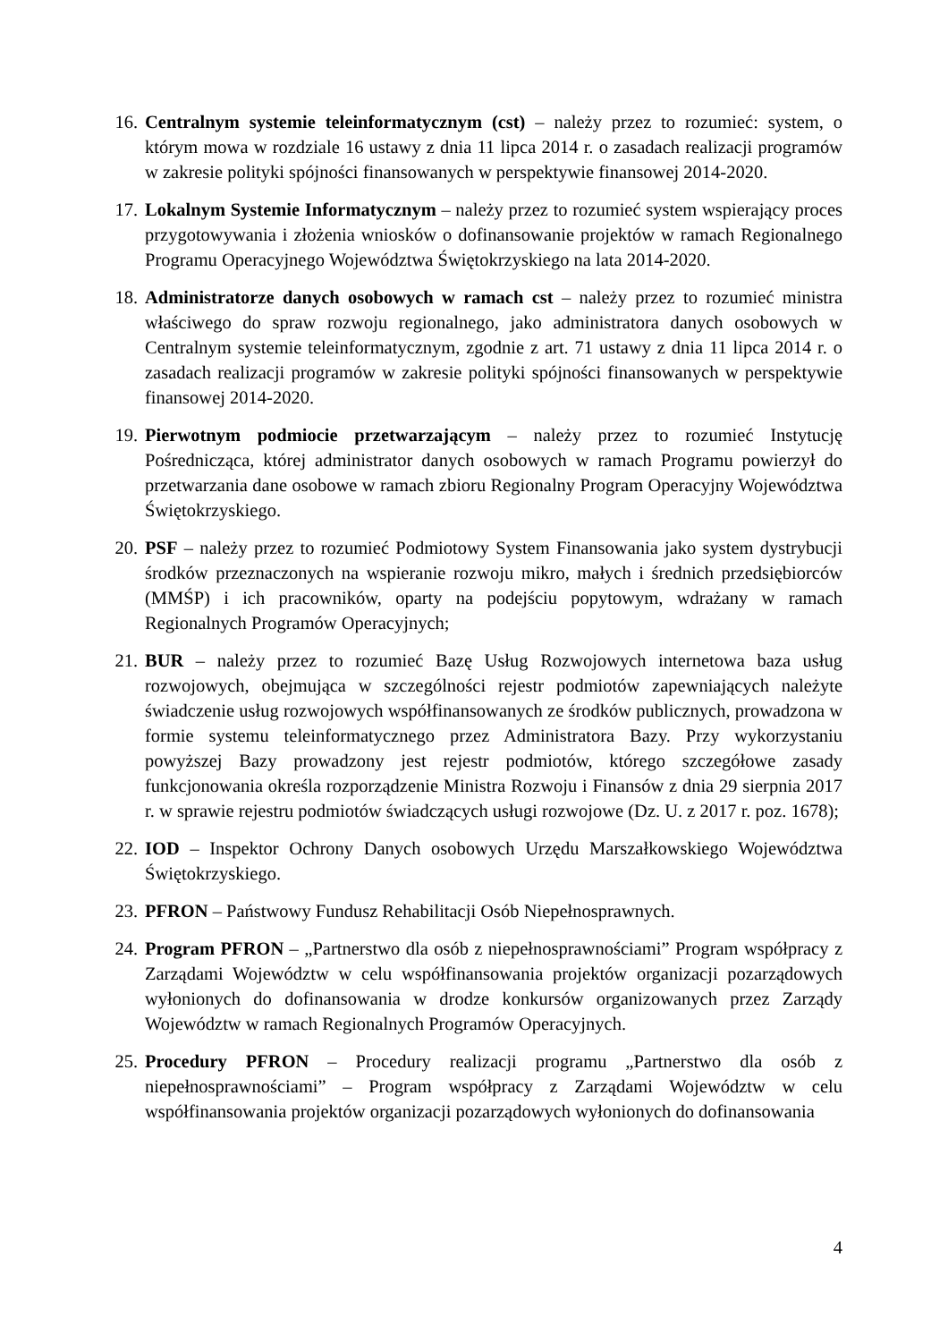16. Centralnym systemie teleinformatycznym (cst) – należy przez to rozumieć: system, o którym mowa w rozdziale 16 ustawy z dnia 11 lipca 2014 r. o zasadach realizacji programów w zakresie polityki spójności finansowanych w perspektywie finansowej 2014-2020.
17. Lokalnym Systemie Informatycznym – należy przez to rozumieć system wspierający proces przygotowywania i złożenia wniosków o dofinansowanie projektów w ramach Regionalnego Programu Operacyjnego Województwa Świętokrzyskiego na lata 2014-2020.
18. Administratorze danych osobowych w ramach cst – należy przez to rozumieć ministra właściwego do spraw rozwoju regionalnego, jako administratora danych osobowych w Centralnym systemie teleinformatycznym, zgodnie z art. 71 ustawy z dnia 11 lipca 2014 r. o zasadach realizacji programów w zakresie polityki spójności finansowanych w perspektywie finansowej 2014-2020.
19. Pierwotnym podmiocie przetwarzającym – należy przez to rozumieć Instytucję Pośrednicząca, której administrator danych osobowych w ramach Programu powierzył do przetwarzania dane osobowe w ramach zbioru Regionalny Program Operacyjny Województwa Świętokrzyskiego.
20. PSF – należy przez to rozumieć Podmiotowy System Finansowania jako system dystrybucji środków przeznaczonych na wspieranie rozwoju mikro, małych i średnich przedsiębiorców (MMŚP) i ich pracowników, oparty na podejściu popytowym, wdrażany w ramach Regionalnych Programów Operacyjnych;
21. BUR – należy przez to rozumieć Bazę Usług Rozwojowych internetowa baza usług rozwojowych, obejmująca w szczególności rejestr podmiotów zapewniających należyte świadczenie usług rozwojowych współfinansowanych ze środków publicznych, prowadzona w formie systemu teleinformatycznego przez Administratora Bazy. Przy wykorzystaniu powyższej Bazy prowadzony jest rejestr podmiotów, którego szczegółowe zasady funkcjonowania określa rozporządzenie Ministra Rozwoju i Finansów z dnia 29 sierpnia 2017 r. w sprawie rejestru podmiotów świadczących usługi rozwojowe (Dz. U. z 2017 r. poz. 1678);
22. IOD – Inspektor Ochrony Danych osobowych Urzędu Marszałkowskiego Województwa Świętokrzyskiego.
23. PFRON – Państwowy Fundusz Rehabilitacji Osób Niepełnosprawnych.
24. Program PFRON – „Partnerstwo dla osób z niepełnosprawnościami” Program współpracy z Zarządami Województw w celu współfinansowania projektów organizacji pozarządowych wyłonionych do dofinansowania w drodze konkursów organizowanych przez Zarządy Województw w ramach Regionalnych Programów Operacyjnych.
25. Procedury PFRON – Procedury realizacji programu „Partnerstwo dla osób z niepełnosprawnościami” – Program współpracy z Zarządami Województw w celu współfinansowania projektów organizacji pozarządowych wyłonionych do dofinansowania
4